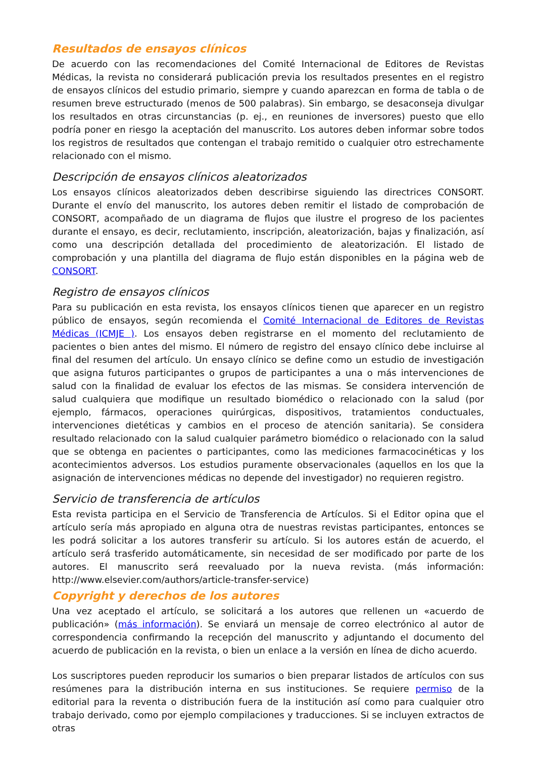Resultados de ensayos clínicos
De acuerdo con las recomendaciones del Comité Internacional de Editores de Revistas Médicas, la revista no considerará publicación previa los resultados presentes en el registro de ensayos clínicos del estudio primario, siempre y cuando aparezcan en forma de tabla o de resumen breve estructurado (menos de 500 palabras). Sin embargo, se desaconseja divulgar los resultados en otras circunstancias (p. ej., en reuniones de inversores) puesto que ello podría poner en riesgo la aceptación del manuscrito. Los autores deben informar sobre todos los registros de resultados que contengan el trabajo remitido o cualquier otro estrechamente relacionado con el mismo.
Descripción de ensayos clínicos aleatorizados
Los ensayos clínicos aleatorizados deben describirse siguiendo las directrices CONSORT. Durante el envío del manuscrito, los autores deben remitir el listado de comprobación de CONSORT, acompañado de un diagrama de flujos que ilustre el progreso de los pacientes durante el ensayo, es decir, reclutamiento, inscripción, aleatorización, bajas y finalización, así como una descripción detallada del procedimiento de aleatorización. El listado de comprobación y una plantilla del diagrama de flujo están disponibles en la página web de CONSORT.
Registro de ensayos clínicos
Para su publicación en esta revista, los ensayos clínicos tienen que aparecer en un registro público de ensayos, según recomienda el Comité Internacional de Editores de Revistas Médicas (ICMJE ). Los ensayos deben registrarse en el momento del reclutamiento de pacientes o bien antes del mismo. El número de registro del ensayo clínico debe incluirse al final del resumen del artículo. Un ensayo clínico se define como un estudio de investigación que asigna futuros participantes o grupos de participantes a una o más intervenciones de salud con la finalidad de evaluar los efectos de las mismas. Se considera intervención de salud cualquiera que modifique un resultado biomédico o relacionado con la salud (por ejemplo, fármacos, operaciones quirúrgicas, dispositivos, tratamientos conductuales, intervenciones dietéticas y cambios en el proceso de atención sanitaria). Se considera resultado relacionado con la salud cualquier parámetro biomédico o relacionado con la salud que se obtenga en pacientes o participantes, como las mediciones farmacocinéticas y los acontecimientos adversos. Los estudios puramente observacionales (aquellos en los que la asignación de intervenciones médicas no depende del investigador) no requieren registro.
Servicio de transferencia de artículos
Esta revista participa en el Servicio de Transferencia de Artículos. Si el Editor opina que el artículo sería más apropiado en alguna otra de nuestras revistas participantes, entonces se les podrá solicitar a los autores transferir su artículo. Si los autores están de acuerdo, el artículo será trasferido automáticamente, sin necesidad de ser modificado por parte de los autores. El manuscrito será reevaluado por la nueva revista. (más información: http://www.elsevier.com/authors/article-transfer-service)
Copyright y derechos de los autores
Una vez aceptado el artículo, se solicitará a los autores que rellenen un «acuerdo de publicación» (más información). Se enviará un mensaje de correo electrónico al autor de correspondencia confirmando la recepción del manuscrito y adjuntando el documento del acuerdo de publicación en la revista, o bien un enlace a la versión en línea de dicho acuerdo.
Los suscriptores pueden reproducir los sumarios o bien preparar listados de artículos con sus resúmenes para la distribución interna en sus instituciones. Se requiere permiso de la editorial para la reventa o distribución fuera de la institución así como para cualquier otro trabajo derivado, como por ejemplo compilaciones y traducciones. Si se incluyen extractos de otras